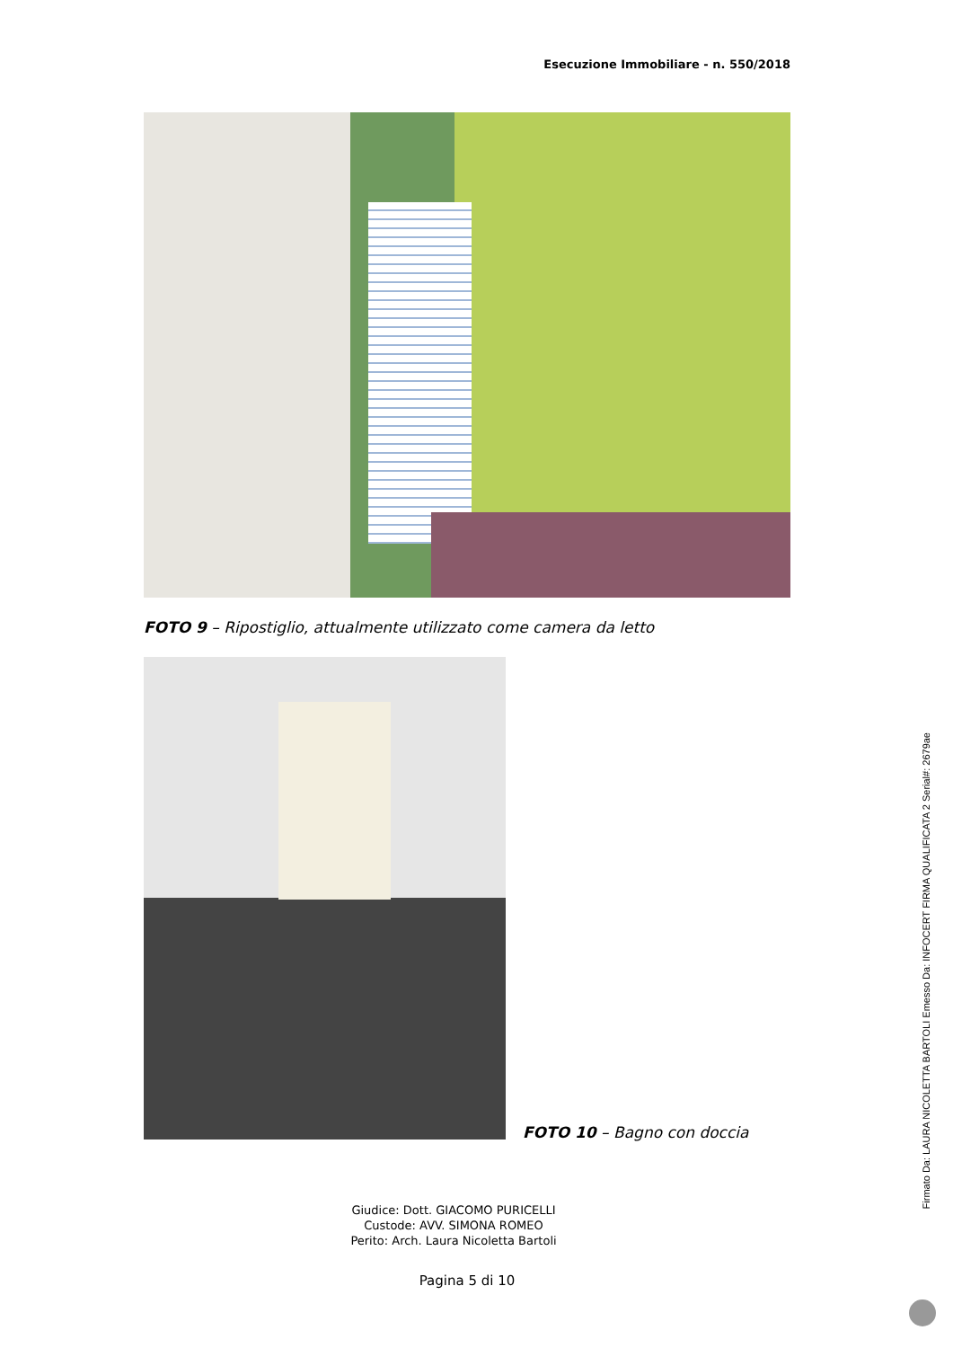Esecuzione Immobiliare - n. 550/2018
FOTO 9 – Ripostiglio, attualmente utilizzato come camera da letto
FOTO 10 – Bagno con doccia
Giudice: Dott. GIACOMO PURICELLI
Custode: AVV. SIMONA ROMEO
Perito: Arch. Laura Nicoletta Bartoli
Pagina 5 di 10
Firmato Da: LAURA NICOLETTA BARTOLI Emesso Da: INFOCERT FIRMA QUALIFICATA 2 Serial#: 2679ae